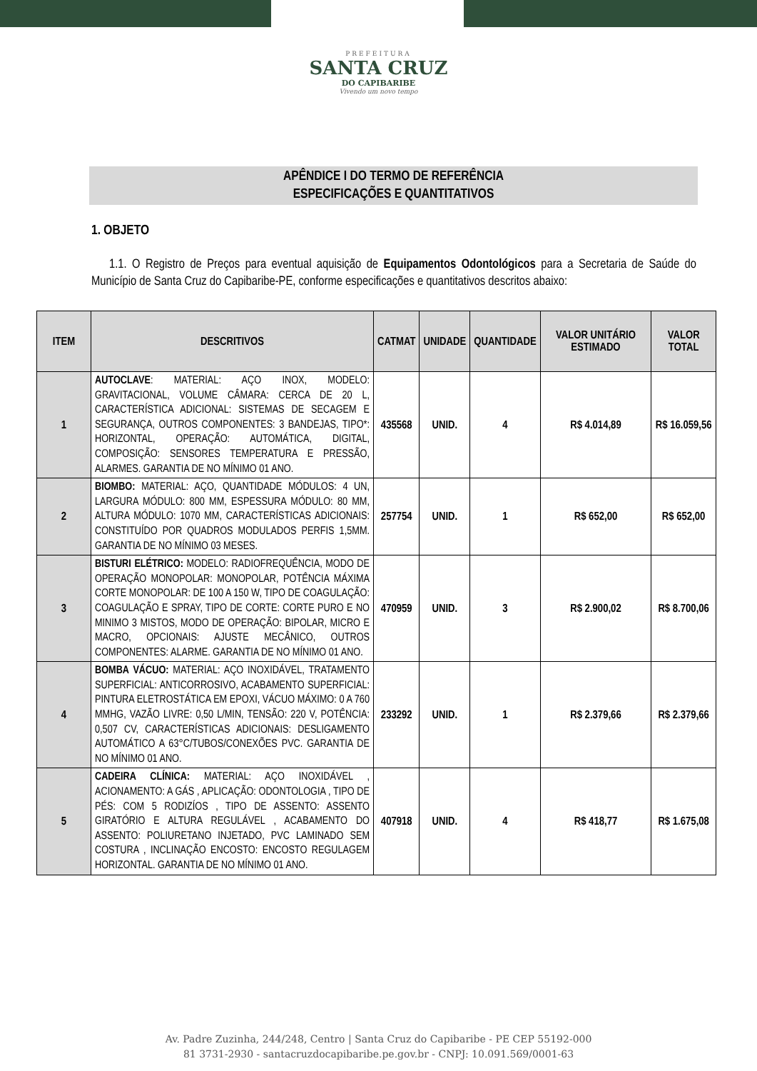PREFEITURA
SANTA CRUZ
DO CAPIBARIBE
Vivendo um novo tempo
APÊNDICE I DO TERMO DE REFERÊNCIA
ESPECIFICAÇÕES E QUANTITATIVOS
1. OBJETO
1.1. O Registro de Preços para eventual aquisição de Equipamentos Odontológicos para a Secretaria de Saúde do Município de Santa Cruz do Capibaribe-PE, conforme especificações e quantitativos descritos abaixo:
| ITEM | DESCRITIVOS | CATMAT | UNIDADE | QUANTIDADE | VALOR UNITÁRIO ESTIMADO | VALOR TOTAL |
| --- | --- | --- | --- | --- | --- | --- |
| 1 | AUTOCLAVE : MATERIAL: AÇO INOX, MODELO: GRAVITACIONAL, VOLUME CÂMARA: CERCA DE 20 L, CARACTERÍSTICA ADICIONAL: SISTEMAS DE SECAGEM E SEGURANÇA, OUTROS COMPONENTES: 3 BANDEJAS, TIPO*: HORIZONTAL, OPERAÇÃO: AUTOMÁTICA, DIGITAL, COMPOSIÇÃO: SENSORES TEMPERATURA E PRESSÃO, ALARMES. GARANTIA DE NO MÍNIMO 01 ANO. | 435568 | UNID. | 4 | R$ 4.014,89 | R$ 16.059,56 |
| 2 | BIOMBO: MATERIAL: AÇO, QUANTIDADE MÓDULOS: 4 UN, LARGURA MÓDULO: 800 MM, ESPESSURA MÓDULO: 80 MM, ALTURA MÓDULO: 1070 MM, CARACTERÍSTICAS ADICIONAIS: CONSTITUÍDO POR QUADROS MODULADOS PERFIS 1,5MM. GARANTIA DE NO MÍNIMO 03 MESES. | 257754 | UNID. | 1 | R$ 652,00 | R$ 652,00 |
| 3 | BISTURI ELÉTRICO: MODELO: RADIOFREQUÊNCIA, MODO DE OPERAÇÃO MONOPOLAR: MONOPOLAR, POTÊNCIA MÁXIMA CORTE MONOPOLAR: DE 100 A 150 W, TIPO DE COAGULAÇÃO: COAGULAÇÃO E SPRAY, TIPO DE CORTE: CORTE PURO E NO MINIMO 3 MISTOS, MODO DE OPERAÇÃO: BIPOLAR, MICRO E MACRO, OPCIONAIS: AJUSTE MECÂNICO, OUTROS COMPONENTES: ALARME. GARANTIA DE NO MÍNIMO 01 ANO. | 470959 | UNID. | 3 | R$ 2.900,02 | R$ 8.700,06 |
| 4 | BOMBA VÁCUO: MATERIAL: AÇO INOXIDÁVEL, TRATAMENTO SUPERFICIAL: ANTICORROSIVO, ACABAMENTO SUPERFICIAL: PINTURA ELETROSTÁTICA EM EPOXI, VÁCUO MÁXIMO: 0 A 760 MMHG, VAZÃO LIVRE: 0,50 L/MIN, TENSÃO: 220 V, POTÊNCIA: 0,507 CV, CARACTERÍSTICAS ADICIONAIS: DESLIGAMENTO AUTOMÁTICO A 63°C/TUBOS/CONEXÕES PVC. GARANTIA DE NO MÍNIMO 01 ANO. | 233292 | UNID. | 1 | R$ 2.379,66 | R$ 2.379,66 |
| 5 | CADEIRA CLÍNICA: MATERIAL: AÇO INOXIDÁVEL , ACIONAMENTO: A GÁS , APLICAÇÃO: ODONTOLOGIA , TIPO DE PÉS: COM 5 RODIZÍOS , TIPO DE ASSENTO: ASSENTO GIRATÓRIO E ALTURA REGULÁVEL , ACABAMENTO DO ASSENTO: POLIURETANO INJETADO, PVC LAMINADO SEM COSTURA , INCLINAÇÃO ENCOSTO: ENCOSTO REGULAGEM HORIZONTAL. GARANTIA DE NO MÍNIMO 01 ANO. | 407918 | UNID. | 4 | R$ 418,77 | R$ 1.675,08 |
Av. Padre Zuzinha, 244/248, Centro | Santa Cruz do Capibaribe - PE CEP 55192-000
81 3731-2930 - santacruzdocapibaribe.pe.gov.br - CNPJ: 10.091.569/0001-63